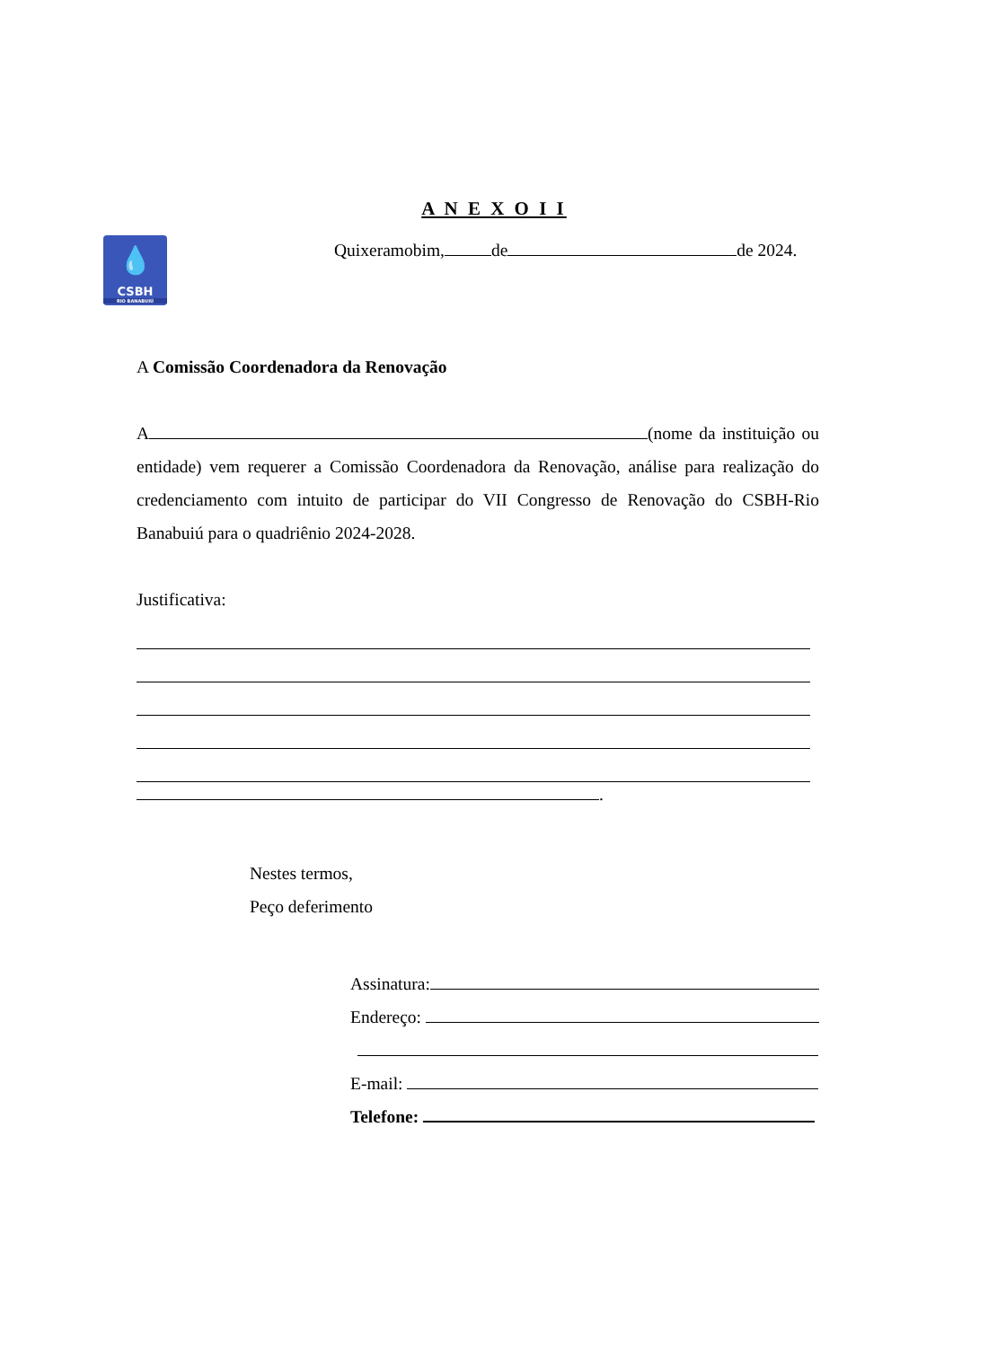A N E X O I I
💧
CSBH
RIO BANABUIÚ
Quixeramobim, de de 2024.
A Comissão Coordenadora da Renovação
A (nome da instituição ou entidade) vem requerer a Comissão Coordenadora da Renovação, análise para realização do credenciamento com intuito de participar do VII Congresso de Renovação do CSBH-Rio Banabuiú para o quadriênio 2024-2028.
Justificativa:
.
Nestes termos,
Peço deferimento
Assinatura:
Endereço:
E-mail:
Telefone: